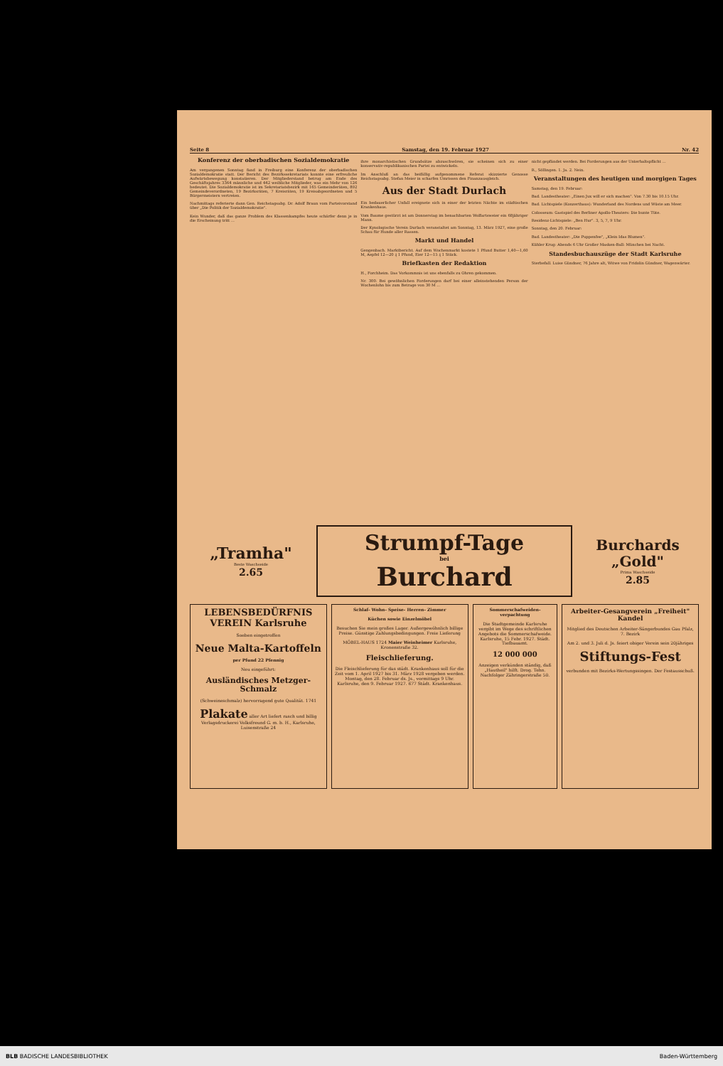Seite 8 Samstag, den 19. Februar 1927 Nr. 42
Konferenz der oberbadischen Sozialdemokratie
Am vergangenen Sonntag fand in Freiburg eine Konferenz der oberbadischen Sozialdemokratie statt. Der Bericht des Bezirkssekretariats konnte eine erfreuliche Aufwärtsbewegung konstatieren. Der Mitgliederstand betrug am Ende des Geschäftsjahres 3364 männliche und 442 weibliche Mitglieder, was ein Mehr von 126 bedeutet. Die Sozialdemokratie ist im Sekretariatsbezirk mit 165 Gemeinderäten, 892 Gemeindeverordneten, 19 Bezirksräten, 7 Kreisräten, 19 Kreisabgeordneten und 5 Bürgermeistern vertreten.
Nachmittags referierte dann Gen. Reichstagsabg. Dr. Adolf Braun vom Parteivorstand über „Die Politik der Sozialdemokratie".
Kein Wunder, daß das ganze Problem des Klassenkampfes heute schärfer denn je in die Erscheinung tritt ...
ihre monarchistischen Grundsätze abzuschwören, sie scheinen sich zu einer konservativ-republikanischen Partei zu entwickeln.
Im Anschluß an das beifällig aufgenommene Referat skizzierte Genosse Reichstagsabg. Stefan Meier in scharfen Umrissen den Finanzausgleich.
Aus der Stadt Durlach
Ein bedauerlicher Unfall ereignete sich in einer der letzten Nächte im städtischen Krankenhaus.
Vom Baume gestürzt ist am Donnerstag im benachbarten Wolfartsweier ein 68jähriger Mann.
Der Kynologische Verein Durlach veranstaltet am Sonntag, 13. März 1927, eine große Schau für Hunde aller Rassen.
Markt und Handel
Gengenbach. Marktbericht. Auf dem Wochenmarkt kostete 1 Pfund Butter 1,40—1,60 M, Aepfel 12—20 ₰ 1 Pfund, Eier 12—15 ₰ 1 Stück.
Briefkasten der Redaktion
H., Forchheim. Das Vorkommnis ist uns ebenfalls zu Ohren gekommen.
Nr. 300. Bei gewöhnlichen Forderungen darf bei einer alleinstehenden Person der Wochenlohn bis zum Betrage von 30 M ...
nicht gepfändet werden. Bei Forderungen aus der Unterhaltspflicht ...
R., Söllingen. 1. Ja. 2. Nein.
Veranstaltungen des heutigen und morgigen Tages
Samstag, den 19. Februar:
Bad. Landestheater: „Einen Jux will er sich machen". Von 7.30 bis 10.15 Uhr.
Bad. Lichtspiele (Konzerthaus): Wunderland des Nordens und Wüste am Meer.
Colosseum: Gastspiel des Berliner Apollo-Theaters: Die bunte Tüte.
Residenz-Lichtspiele: „Ben Hur". 3, 5, 7, 9 Uhr.
Sonntag, den 20. Februar:
Bad. Landestheater: „Die Puppenfee", „Klein Idas Blumen".
Kühler Krug: Abends 6 Uhr Großer Masken-Ball: München bei Nacht.
Standesbuchauszüge der Stadt Karlsruhe
Sterbefall. Luise Gündner, 76 Jahre alt, Witwe von Fridolin Gündner, Wagenwärter.
„Tramha"
Beste Waschseide
2.65
Strumpf-Tage
bei
Burchard
Burchards „Gold"
Prima Waschseide
2.85
LEBENSBEDÜRFNIS VEREIN Karlsruhe
Soeben eingetroffen
Neue Malta-Kartoffeln
per Pfund 22 Pfennig
Neu eingeführt:
Ausländisches Metzger-Schmalz
(Schweineschmalz) hervorragend gute Qualität. 1741
Plakate aller Art liefert rasch und billig Verlagsdruckerei Volksfreund G. m. b. H., Karlsruhe, Luisenstraße 24
Schlaf- Wohn- Speise- Herren- Zimmer
Küchen sowie Einzelmöbel
Besuchen Sie mein großes Lager. Außergewöhnlich billige Preise. Günstige Zahlungsbedingungen. Freie Lieferung
MÖBEL-HAUS 1724 Maier Weinheimer Karlsruhe, Kronenstraße 32.
Fleischlieferung.
Die Fleischlieferung für das städt. Krankenhaus soll für die Zeit vom 1. April 1927 bis 31. März 1928 vergeben werden. Montag, den 28. Februar ds. Js., vormittags 9 Uhr. Karlsruhe, den 9. Februar 1927. 677 Städt. Krankenhaus.
Sommerschafweiden-verpachtung
Die Stadtgemeinde Karlsruhe vergibt im Wege des schriftlichen Angebots die Sommerschafweide. Karlsruhe, 15 Febr. 1927. Städt. Tiefbauamt.
12 000 000
Anzeigen verkünden ständig, daß „Hautheil" hilft. Drog. Tehn. Nachfolger Zähringerstraße 50.
Arbeiter-Gesangverein „Freiheit" Kandel
Mitglied des Deutschen Arbeiter-Sängerbundes Gau Pfalz, 7. Bezirk
Am 2. und 3. Juli d. Js. feiert obiger Verein sein 20jähriges
Stiftungs-Fest
verbunden mit Bezirks-Wertungssingen. Der Festausschuß.
BLB BADISCHE LANDESBIBLIOTHEK Baden-Württemberg